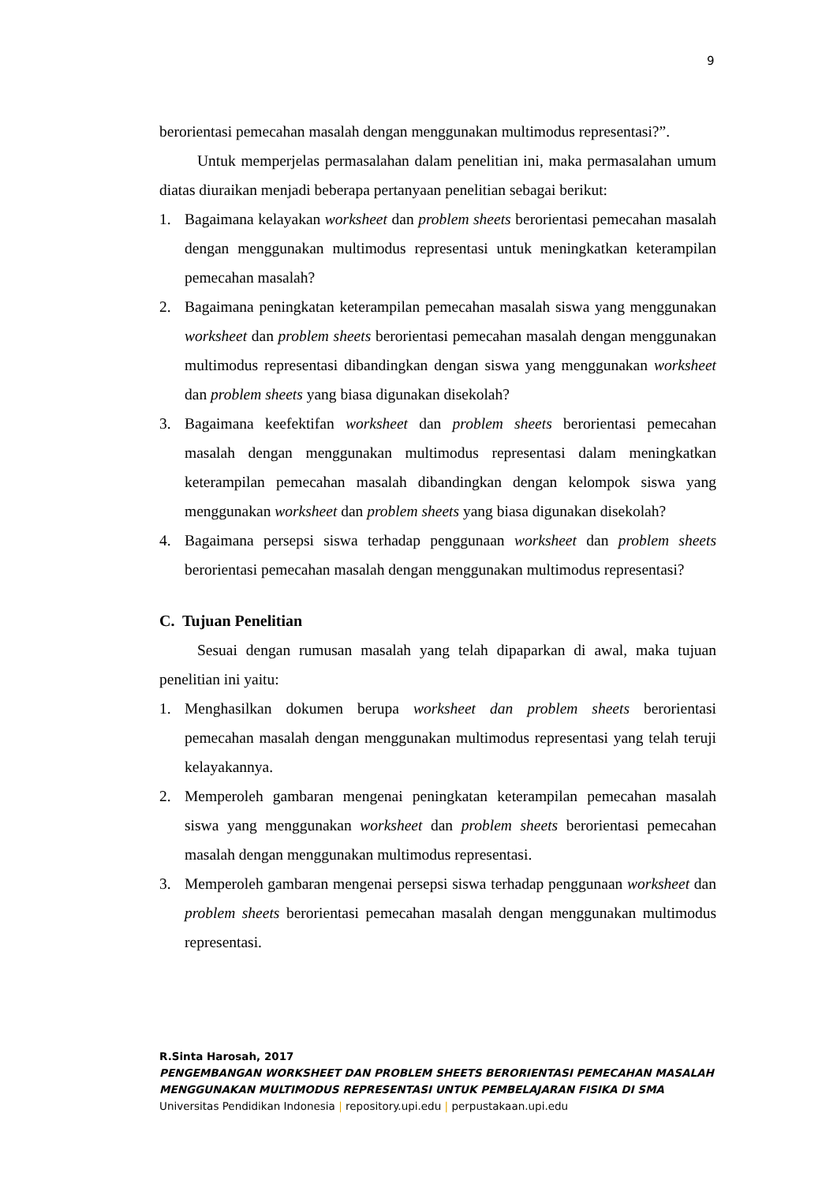9
berorientasi pemecahan masalah dengan menggunakan multimodus representasi?”.
Untuk memperjelas permasalahan dalam penelitian ini, maka permasalahan umum diatas diuraikan menjadi beberapa pertanyaan penelitian sebagai berikut:
1. Bagaimana kelayakan worksheet dan problem sheets berorientasi pemecahan masalah dengan menggunakan multimodus representasi untuk meningkatkan keterampilan pemecahan masalah?
2. Bagaimana peningkatan keterampilan pemecahan masalah siswa yang menggunakan worksheet dan problem sheets berorientasi pemecahan masalah dengan menggunakan multimodus representasi dibandingkan dengan siswa yang menggunakan worksheet dan problem sheets yang biasa digunakan disekolah?
3. Bagaimana keefektifan worksheet dan problem sheets berorientasi pemecahan masalah dengan menggunakan multimodus representasi dalam meningkatkan keterampilan pemecahan masalah dibandingkan dengan kelompok siswa yang menggunakan worksheet dan problem sheets yang biasa digunakan disekolah?
4. Bagaimana persepsi siswa terhadap penggunaan worksheet dan problem sheets berorientasi pemecahan masalah dengan menggunakan multimodus representasi?
C. Tujuan Penelitian
Sesuai dengan rumusan masalah yang telah dipaparkan di awal, maka tujuan penelitian ini yaitu:
1. Menghasilkan dokumen berupa worksheet dan problem sheets berorientasi pemecahan masalah dengan menggunakan multimodus representasi yang telah teruji kelayakannya.
2. Memperoleh gambaran mengenai peningkatan keterampilan pemecahan masalah siswa yang menggunakan worksheet dan problem sheets berorientasi pemecahan masalah dengan menggunakan multimodus representasi.
3. Memperoleh gambaran mengenai persepsi siswa terhadap penggunaan worksheet dan problem sheets berorientasi pemecahan masalah dengan menggunakan multimodus representasi.
R.Sinta Harosah, 2017
PENGEMBANGAN WORKSHEET DAN PROBLEM SHEETS BERORIENTASI PEMECAHAN MASALAH
MENGGUNAKAN MULTIMODUS REPRESENTASI UNTUK PEMBELAJARAN FISIKA DI SMA
Universitas Pendidikan Indonesia | repository.upi.edu | perpustakaan.upi.edu